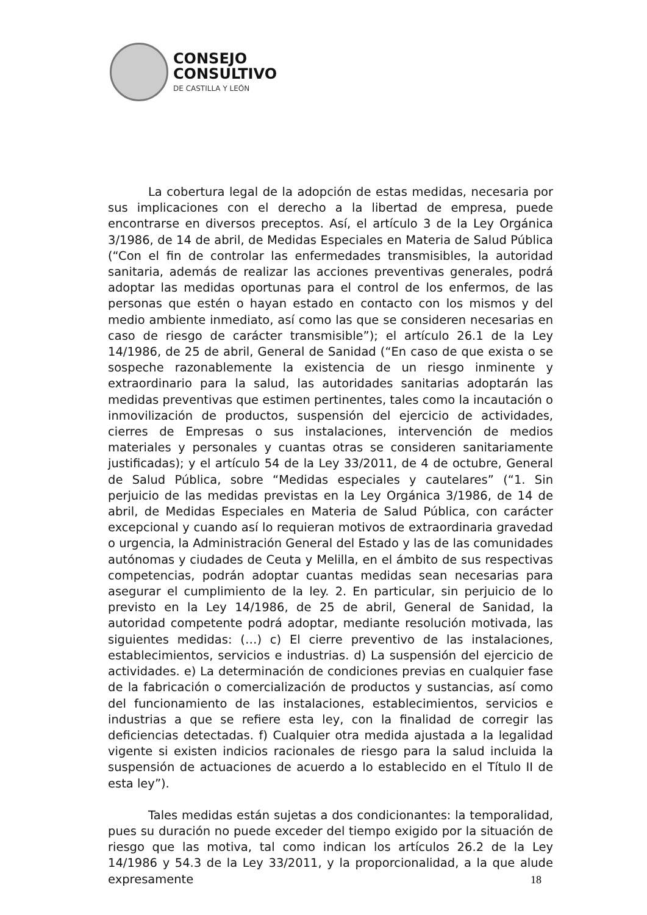CONSEJO
CONSULTIVO
DE CASTILLA Y LEÓN
La cobertura legal de la adopción de estas medidas, necesaria por sus implicaciones con el derecho a la libertad de empresa, puede encontrarse en diversos preceptos. Así, el artículo 3 de la Ley Orgánica 3/1986, de 14 de abril, de Medidas Especiales en Materia de Salud Pública (“Con el fin de controlar las enfermedades transmisibles, la autoridad sanitaria, además de realizar las acciones preventivas generales, podrá adoptar las medidas oportunas para el control de los enfermos, de las personas que estén o hayan estado en contacto con los mismos y del medio ambiente inmediato, así como las que se consideren necesarias en caso de riesgo de carácter transmisible”); el artículo 26.1 de la Ley 14/1986, de 25 de abril, General de Sanidad (“En caso de que exista o se sospeche razonablemente la existencia de un riesgo inminente y extraordinario para la salud, las autoridades sanitarias adoptarán las medidas preventivas que estimen pertinentes, tales como la incautación o inmovilización de productos, suspensión del ejercicio de actividades, cierres de Empresas o sus instalaciones, intervención de medios materiales y personales y cuantas otras se consideren sanitariamente justificadas); y el artículo 54 de la Ley 33/2011, de 4 de octubre, General de Salud Pública, sobre “Medidas especiales y cautelares” (“1. Sin perjuicio de las medidas previstas en la Ley Orgánica 3/1986, de 14 de abril, de Medidas Especiales en Materia de Salud Pública, con carácter excepcional y cuando así lo requieran motivos de extraordinaria gravedad o urgencia, la Administración General del Estado y las de las comunidades autónomas y ciudades de Ceuta y Melilla, en el ámbito de sus respectivas competencias, podrán adoptar cuantas medidas sean necesarias para asegurar el cumplimiento de la ley. 2. En particular, sin perjuicio de lo previsto en la Ley 14/1986, de 25 de abril, General de Sanidad, la autoridad competente podrá adoptar, mediante resolución motivada, las siguientes medidas: (…) c) El cierre preventivo de las instalaciones, establecimientos, servicios e industrias. d) La suspensión del ejercicio de actividades. e) La determinación de condiciones previas en cualquier fase de la fabricación o comercialización de productos y sustancias, así como del funcionamiento de las instalaciones, establecimientos, servicios e industrias a que se refiere esta ley, con la finalidad de corregir las deficiencias detectadas. f) Cualquier otra medida ajustada a la legalidad vigente si existen indicios racionales de riesgo para la salud incluida la suspensión de actuaciones de acuerdo a lo establecido en el Título II de esta ley”).
Tales medidas están sujetas a dos condicionantes: la temporalidad, pues su duración no puede exceder del tiempo exigido por la situación de riesgo que las motiva, tal como indican los artículos 26.2 de la Ley 14/1986 y 54.3 de la Ley 33/2011, y la proporcionalidad, a la que alude expresamente
18